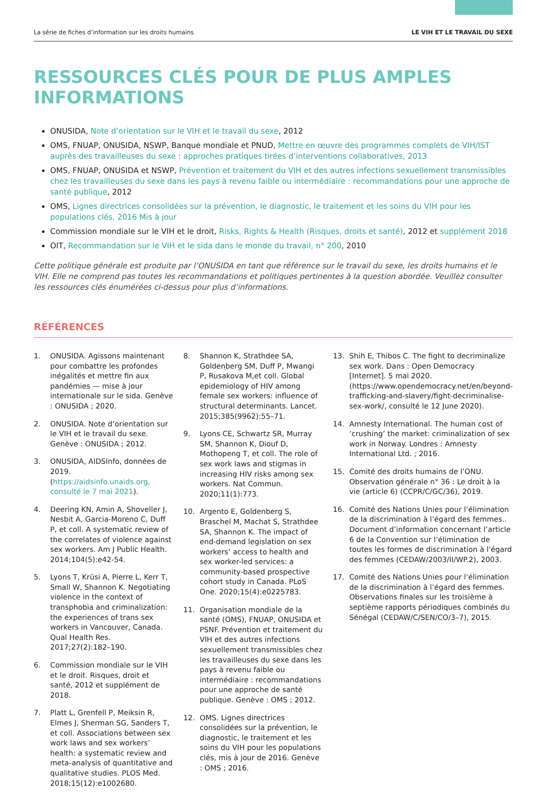La série de fiches d’information sur les droits humains LE VIH ET LE TRAVAIL DU SEXE
RESSOURCES CLÉS POUR DE PLUS AMPLES INFORMATIONS
ONUSIDA, Note d’orientation sur le VIH et le travail du sexe, 2012
OMS, FNUAP, ONUSIDA, NSWP, Banque mondiale et PNUD, Mettre en œuvre des programmes complets de VIH/IST auprès des travailleuses du sexe : approches pratiques tirées d’interventions collaboratives, 2013
OMS, FNUAP, ONUSIDA et NSWP, Prévention et traitement du VIH et des autres infections sexuellement transmissibles chez les travailleuses du sexe dans les pays à revenu faible ou intermédiaire : recommandations pour une approche de santé publique, 2012
OMS, Lignes directrices consolidées sur la prévention, le diagnostic, le traitement et les soins du VIH pour les populations clés, 2016 Mis à jour
Commission mondiale sur le VIH et le droit, Risks, Rights & Health (Risques, droits et santé), 2012 et supplément 2018
OIT, Recommandation sur le VIH et le sida dans le monde du travail, n° 200, 2010
Cette politique générale est produite par l’ONUSIDA en tant que référence sur le travail du sexe, les droits humains et le VIH. Elle ne comprend pas toutes les recommandations et politiques pertinentes à la question abordée. Veuillez consulter les ressources clés énumérées ci-dessus pour plus d’informations.
RÉFÉRENCES
1. ONUSIDA. Agissons maintenant pour combattre les profondes inégalités et mettre fin aux pandémies — mise à jour internationale sur le sida. Genève : ONUSIDA ; 2020.
2. ONUSIDA. Note d’orientation sur le VIH et le travail du sexe. Genève : ONUSIDA ; 2012.
3. ONUSIDA, AIDSInfo, données de 2019. (https://aidsinfo.unaids.org, consulté le 7 mai 2021).
4. Deering KN, Amin A, Shoveller J, Nesbit A, Garcia-Moreno C, Duff P, et coll. A systematic review of the correlates of violence against sex workers. Am J Public Health. 2014;104(5):e42-54.
5. Lyons T, Krüsi A, Pierre L, Kerr T, Small W, Shannon K. Negotiating violence in the context of transphobia and criminalization: the experiences of trans sex workers in Vancouver, Canada. Qual Health Res. 2017;27(2):182–190.
6. Commission mondiale sur le VIH et le droit. Risques, droit et santé, 2012 et supplément de 2018.
7. Platt L, Grenfell P, Meiksin R, Elmes J, Sherman SG, Sanders T, et coll. Associations between sex work laws and sex workers’ health: a systematic review and meta-analysis of quantitative and qualitative studies. PLOS Med. 2018;15(12):e1002680.
8. Shannon K, Strathdee SA, Goldenberg SM, Duff P, Mwangi P, Rusakova M,et coll. Global epidemiology of HIV among female sex workers: influence of structural determinants. Lancet. 2015;385(9962):55–71.
9. Lyons CE, Schwartz SR, Murray SM, Shannon K, Diouf D, Mothopeng T, et coll. The role of sex work laws and stigmas in increasing HIV risks among sex workers. Nat Commun. 2020;11(1):773.
10. Argento E, Goldenberg S, Braschel M, Machat S, Strathdee SA, Shannon K. The impact of end-demand legislation on sex workers’ access to health and sex worker-led services: a community-based prospective cohort study in Canada. PLoS One. 2020;15(4):e0225783.
11. Organisation mondiale de la santé (OMS), FNUAP, ONUSIDA et PSNF. Prévention et traitement du VIH et des autres infections sexuellement transmissibles chez les travailleuses du sexe dans les pays à revenu faible ou intermédiaire : recommandations pour une approche de santé publique. Genève : OMS ; 2012.
12. OMS. Lignes directrices consolidées sur la prévention, le diagnostic, le traitement et les soins du VIH pour les populations clés, mis à jour de 2016. Genève : OMS ; 2016.
13. Shih E, Thibos C. The fight to decriminalize sex work. Dans : Open Democracy [Internet]. 5 mai 2020. (https://www.opendemocracy.net/en/beyond-trafficking-and-slavery/fight-decriminalise-sex-work/, consulté le 12 June 2020).
14. Amnesty International. The human cost of ‘crushing’ the market: criminalization of sex work in Norway. Londres : Amnesty International Ltd. ; 2016.
15. Comité des droits humains de l’ONU. Observation générale n° 36 : Le droit à la vie (article 6) (CCPR/C/GC/36), 2019.
16. Comité des Nations Unies pour l’élimination de la discrimination à l’égard des femmes.. Document d’information concernant l’article 6 de la Convention sur l’élimination de toutes les formes de discrimination à l’égard des femmes (CEDAW/2003/II/WP.2), 2003.
17. Comité des Nations Unies pour l’élimination de la discrimination à l’égard des femmes.
Observations finales sur les troisième à septième rapports périodiques combinés du Sénégal (CEDAW/C/SEN/CO/3–7), 2015.